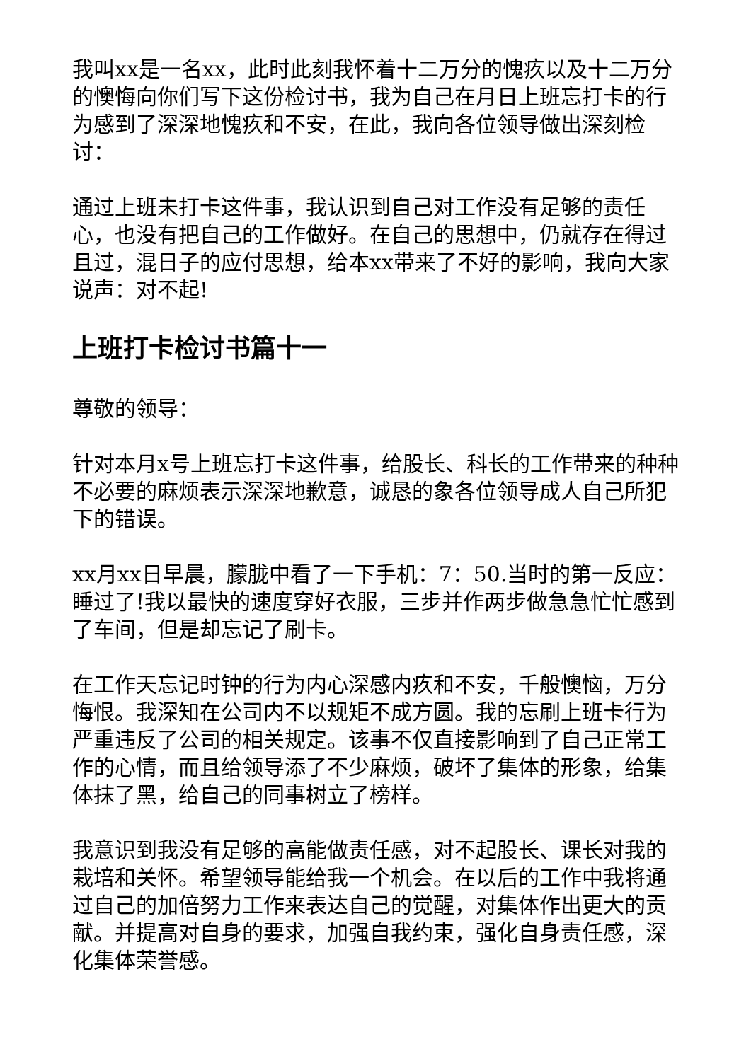我叫xx是一名xx，此时此刻我怀着十二万分的愧疚以及十二万分的懊悔向你们写下这份检讨书，我为自己在月日上班忘打卡的行为感到了深深地愧疚和不安，在此，我向各位领导做出深刻检讨：
通过上班未打卡这件事，我认识到自己对工作没有足够的责任心，也没有把自己的工作做好。在自己的思想中，仍就存在得过且过，混日子的应付思想，给本xx带来了不好的影响，我向大家说声：对不起!
上班打卡检讨书篇十一
尊敬的领导：
针对本月x号上班忘打卡这件事，给股长、科长的工作带来的种种不必要的麻烦表示深深地歉意，诚恳的象各位领导成人自己所犯下的错误。
xx月xx日早晨，朦胧中看了一下手机：7：50.当时的第一反应：睡过了!我以最快的速度穿好衣服，三步并作两步做急急忙忙感到了车间，但是却忘记了刷卡。
在工作天忘记时钟的行为内心深感内疚和不安，千般懊恼，万分悔恨。我深知在公司内不以规矩不成方圆。我的忘刷上班卡行为严重违反了公司的相关规定。该事不仅直接影响到了自己正常工作的心情，而且给领导添了不少麻烦，破坏了集体的形象，给集体抹了黑，给自己的同事树立了榜样。
我意识到我没有足够的高能做责任感，对不起股长、课长对我的栽培和关怀。希望领导能给我一个机会。在以后的工作中我将通过自己的加倍努力工作来表达自己的觉醒，对集体作出更大的贡献。并提高对自身的要求，加强自我约束，强化自身责任感，深化集体荣誉感。